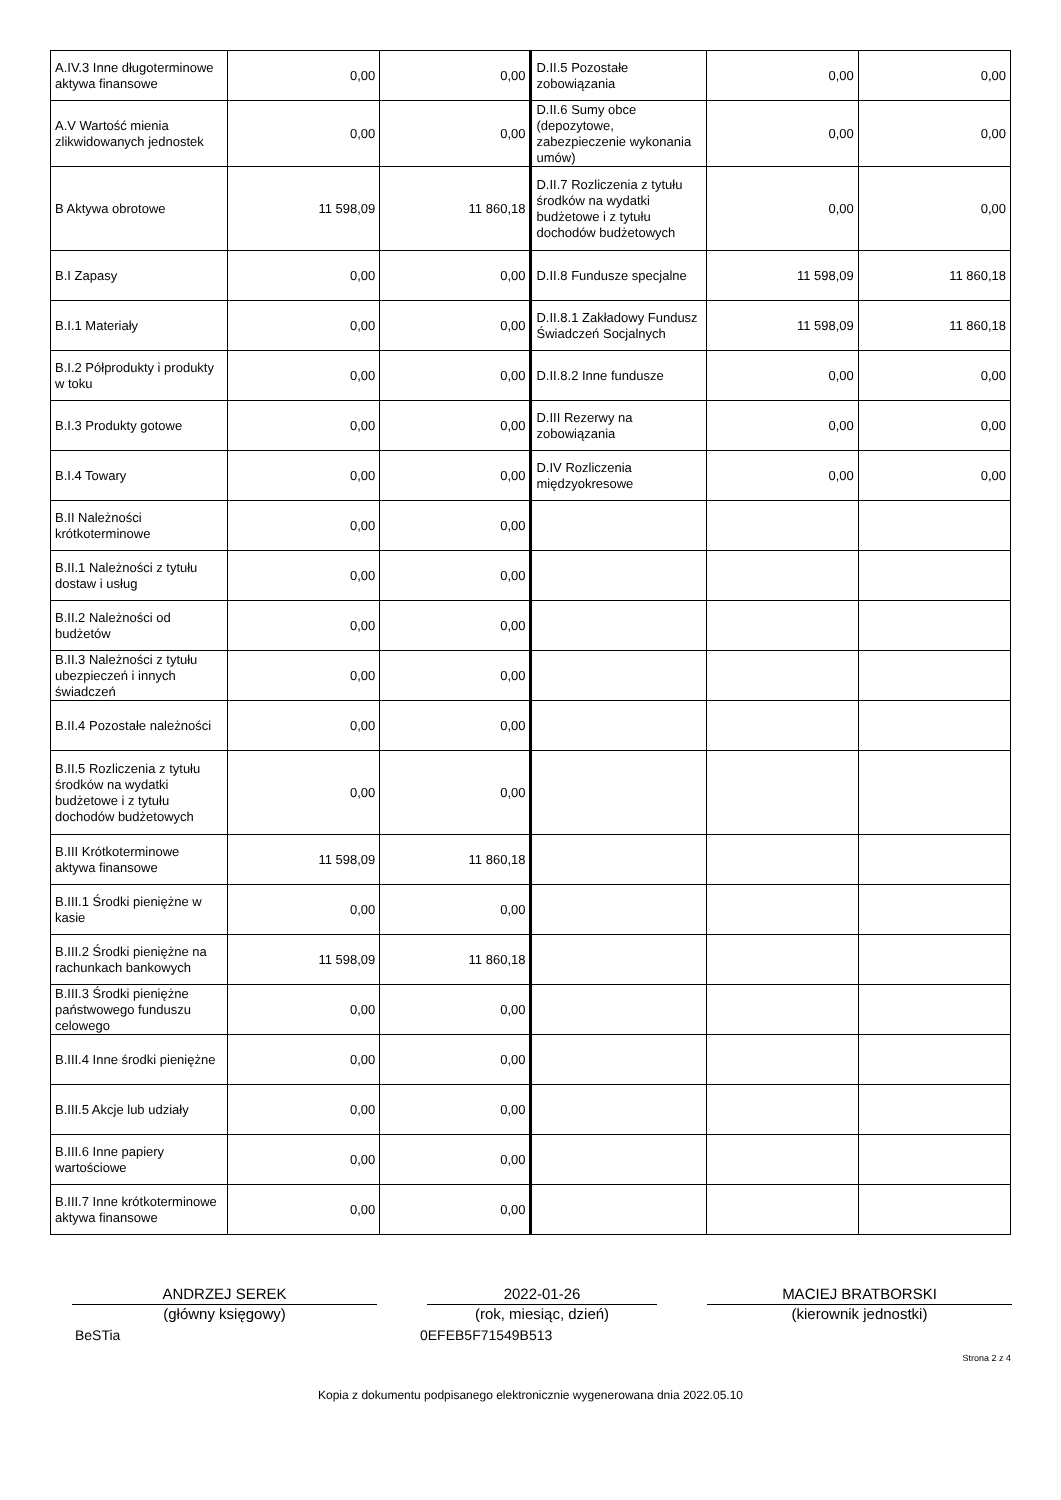| A.IV.3 Inne długoterminowe aktywa finansowe | 0,00 | 0,00 | D.II.5 Pozostałe zobowiązania | 0,00 | 0,00 |
| A.V Wartość mienia zlikwidowanych jednostek | 0,00 | 0,00 | D.II.6 Sumy obce (depozytowe, zabezpieczenie wykonania umów) | 0,00 | 0,00 |
| B Aktywa obrotowe | 11 598,09 | 11 860,18 | D.II.7 Rozliczenia z tytułu środków na wydatki budżetowe i z tytułu dochodów budżetowych | 0,00 | 0,00 |
| B.I Zapasy | 0,00 | 0,00 | D.II.8 Fundusze specjalne | 11 598,09 | 11 860,18 |
| B.I.1 Materiały | 0,00 | 0,00 | D.II.8.1 Zakładowy Fundusz Świadczeń Socjalnych | 11 598,09 | 11 860,18 |
| B.I.2 Półprodukty i produkty w toku | 0,00 | 0,00 | D.II.8.2 Inne fundusze | 0,00 | 0,00 |
| B.I.3 Produkty gotowe | 0,00 | 0,00 | D.III Rezerwy na zobowiązania | 0,00 | 0,00 |
| B.I.4 Towary | 0,00 | 0,00 | D.IV Rozliczenia międzyokresowe | 0,00 | 0,00 |
| B.II Należności krótkoterminowe | 0,00 | 0,00 | | | |
| B.II.1 Należności z tytułu dostaw i usług | 0,00 | 0,00 | | | |
| B.II.2 Należności od budżetów | 0,00 | 0,00 | | | |
| B.II.3 Należności z tytułu ubezpieczeń i innych świadczeń | 0,00 | 0,00 | | | |
| B.II.4 Pozostałe należności | 0,00 | 0,00 | | | |
| B.II.5 Rozliczenia z tytułu środków na wydatki budżetowe i z tytułu dochodów budżetowych | 0,00 | 0,00 | | | |
| B.III Krótkoterminowe aktywa finansowe | 11 598,09 | 11 860,18 | | | |
| B.III.1 Środki pieniężne w kasie | 0,00 | 0,00 | | | |
| B.III.2 Środki pieniężne na rachunkach bankowych | 11 598,09 | 11 860,18 | | | |
| B.III.3 Środki pieniężne państwowego funduszu celowego | 0,00 | 0,00 | | | |
| B.III.4 Inne środki pieniężne | 0,00 | 0,00 | | | |
| B.III.5 Akcje lub udziały | 0,00 | 0,00 | | | |
| B.III.6 Inne papiery wartościowe | 0,00 | 0,00 | | | |
| B.III.7 Inne krótkoterminowe aktywa finansowe | 0,00 | 0,00 | | | |
ANDRZEJ SEREK
(główny księgowy)
2022-01-26
(rok, miesiąc, dzień)
MACIEJ BRATBORSKI
(kierownik jednostki)
BeSTia 0EFEB5F71549B513
Strona 2 z 4
Kopia z dokumentu podpisanego elektronicznie wygenerowana dnia 2022.05.10